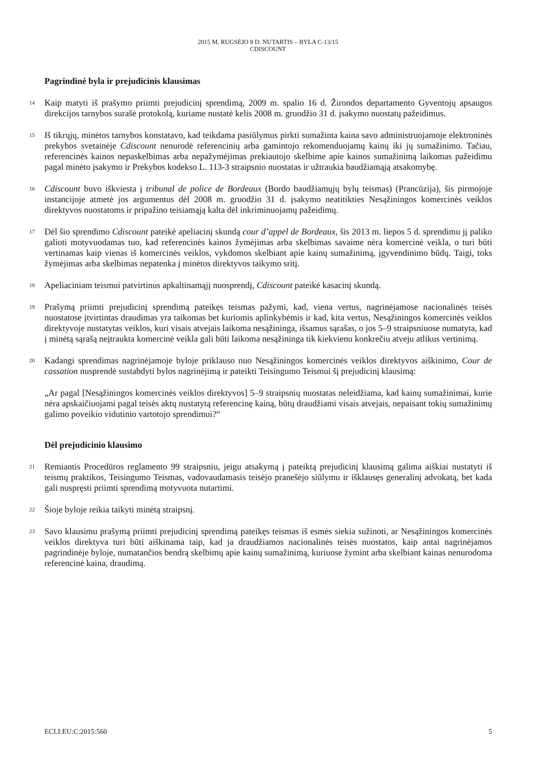2015 M. RUGSĖJO 8 D. NUTARTIS – BYLA C-13/15
CDISCOUNT
Pagrindinė byla ir prejudicinis klausimas
14
Kaip matyti iš prašymo priimti prejudicinį sprendimą, 2009 m. spalio 16 d. Žirondos departamento Gyventojų apsaugos direkcijos tarnybos surašė protokolą, kuriame nustatė kelis 2008 m. gruodžio 31 d. įsakymo nuostatų pažeidimus.
15
Iš tikrųjų, minėtos tarnybos konstatavo, kad teikdama pasiūlymus pirkti sumažinta kaina savo administruojamoje elektroninės prekybos svetainėje Cdiscount nenurodė referencinių arba gamintojo rekomenduojamų kainų iki jų sumažinimo. Tačiau, referencinės kainos nepaskelbimas arba nepažymėjimas prekiautojo skelbime apie kainos sumažinimą laikomas pažeidimu pagal minėto įsakymo ir Prekybos kodekso L. 113-3 straipsnio nuostatas ir užtraukia baudžiamąją atsakomybę.
16
Cdiscount buvo iškviesta į tribunal de police de Bordeaux (Bordo baudžiamųjų bylų teismas) (Prancūzija), šis pirmojoje instancijoje atmetė jos argumentus dėl 2008 m. gruodžio 31 d. įsakymo neatitikties Nesąžiningos komercinės veiklos direktyvos nuostatoms ir pripažino teisiamąją kalta dėl inkriminuojamų pažeidimų.
17
Dėl šio sprendimo Cdiscount pateikė apeliacinį skundą cour d’appel de Bordeaux, šis 2013 m. liepos 5 d. sprendimu jį paliko galioti motyvuodamas tuo, kad referencinės kainos žymėjimas arba skelbimas savaime nėra komercinė veikla, o turi būti vertinamas kaip vienas iš komercinės veiklos, vykdomos skelbiant apie kainų sumažinimą, įgyvendinimo būdų. Taigi, toks žymėjimas arba skelbimas nepatenka į minėtos direktyvos taikymo sritį.
18
Apeliaciniam teismui patvirtinus apkaltinamąjį nuosprendį, Cdiscount pateikė kasacinį skundą.
19
Prašymą priimti prejudicinį sprendimą pateikęs teismas pažymi, kad, viena vertus, nagrinėjamose nacionalinės teisės nuostatose įtvirtintas draudimas yra taikomas bet kuriomis aplinkybėmis ir kad, kita vertus, Nesąžiningos komercinės veiklos direktyvoje nustatytas veiklos, kuri visais atvejais laikoma nesąžininga, išsamus sąrašas, o jos 5–9 straipsniuose numatyta, kad į minėtą sąrašą neįtraukta komercinė veikla gali būti laikoma nesąžininga tik kiekvienu konkrečiu atveju atlikus vertinimą.
20
Kadangi sprendimas nagrinėjamoje byloje priklauso nuo Nesąžiningos komercinės veiklos direktyvos aiškinimo, Cour de cassation nusprendė sustabdyti bylos nagrinėjimą ir pateikti Teisingumo Teismui šį prejudicinį klausimą:
„Ar pagal [Nesąžiningos komercinės veiklos direktyvos] 5–9 straipsnių nuostatas neleidžiama, kad kainų sumažinimai, kurie nėra apskaičiuojami pagal teisės aktų nustatytą referencinę kainą, būtų draudžiami visais atvejais, nepaisant tokių sumažinimų galimo poveikio vidutinio vartotojo sprendimui?“
Dėl prejudicinio klausimo
21
Remiantis Procedūros reglamento 99 straipsniu, jeigu atsakymą į pateiktą prejudicinį klausimą galima aiškiai nustatyti iš teismų praktikos, Teisingumo Teismas, vadovaudamasis teisėjo pranešėjo siūlymu ir išklausęs generalinį advokatą, bet kada gali nuspręsti priimti sprendimą motyvuota nutartimi.
22
Šioje byloje reikia taikyti minėtą straipsnį.
23
Savo klausimu prašymą priimti prejudicinį sprendimą pateikęs teismas iš esmės siekia sužinoti, ar Nesąžiningos komercinės veiklos direktyva turi būti aiškinama taip, kad ja draudžiamos nacionalinės teisės nuostatos, kaip antai nagrinėjamos pagrindinėje byloje, numatančios bendrą skelbimų apie kainų sumažinimą, kuriuose žymint arba skelbiant kainas nenurodoma referencinė kaina, draudimą.
ECLI:EU:C:2015:560 5